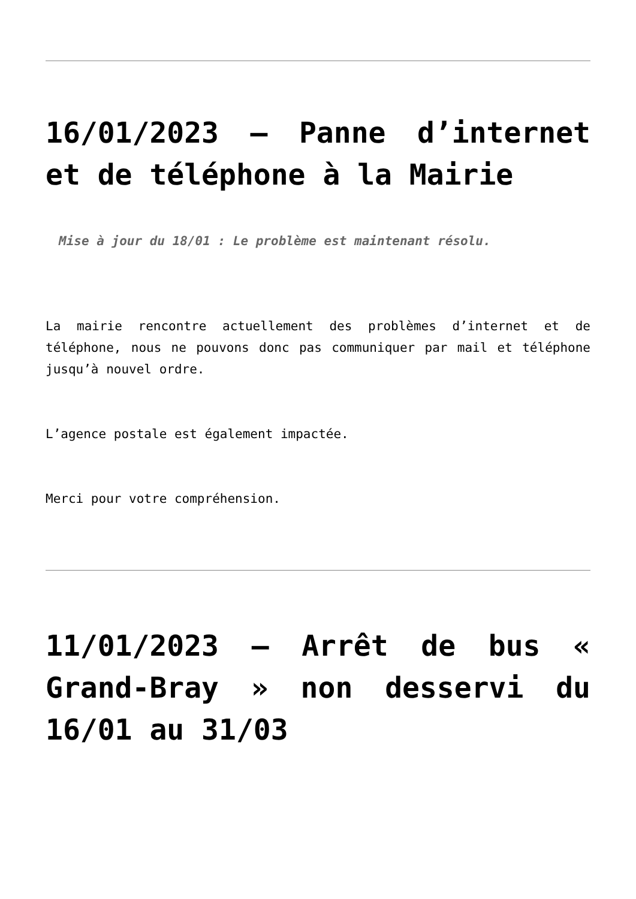16/01/2023 – Panne d’internet et de téléphone à la Mairie
Mise à jour du 18/01 : Le problème est maintenant résolu.
La mairie rencontre actuellement des problèmes d’internet et de téléphone, nous ne pouvons donc pas communiquer par mail et téléphone jusqu’à nouvel ordre.
L’agence postale est également impactée.
Merci pour votre compréhension.
11/01/2023 – Arrêt de bus « Grand-Bray » non desservi du 16/01 au 31/03